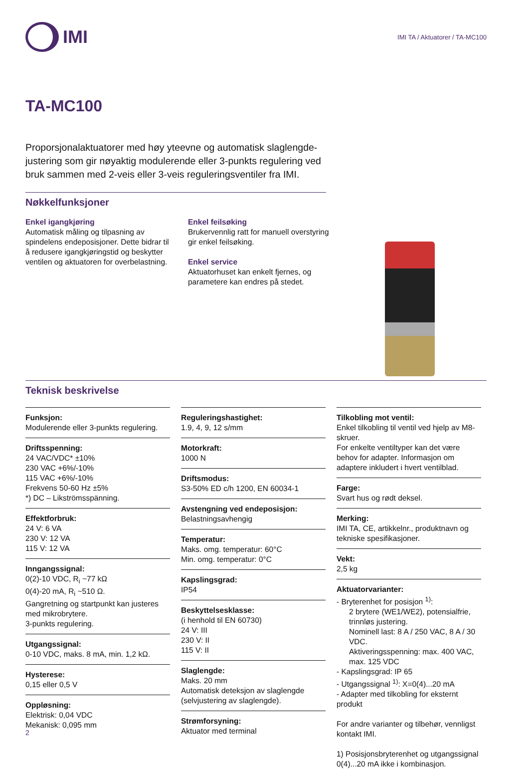IMI
IMI TA / Aktuatorer / TA-MC100
TA-MC100
Proporsjonalaktuatorer med høy yteevne og automatisk slaglengde-justering som gir nøyaktig modulerende eller 3-punkts regulering ved bruk sammen med 2-veis eller 3-veis reguleringsventiler fra IMI.
Nøkkelfunksjoner
Enkel igangkjøring
Automatisk måling og tilpasning av spindelens endeposisjoner. Dette bidrar til å redusere igangkjøringstid og beskytter ventilen og aktuatoren for overbelastning.
Enkel feilsøking
Brukervennlig ratt for manuell overstyring gir enkel feilsøking.
Enkel service
Aktuatorhuset kan enkelt fjernes, og parametere kan endres på stedet.
Teknisk beskrivelse
Funksjon:
Modulerende eller 3-punkts regulering.
Driftsspenning:
24 VAC/VDC* ±10%
230 VAC +6%/-10%
115 VAC +6%/-10%
Frekvens 50-60 Hz ±5%
*) DC – Likströmsspänning.
Effektforbruk:
24 V: 6 VA
230 V: 12 VA
115 V: 12 VA
Inngangssignal:
0(2)-10 VDC, R<sub>i</sub> ~77 kΩ
0(4)-20 mA, R<sub>i</sub> ~510 Ω.
Gangretning og startpunkt kan justeres med mikrobrytere.
3-punkts regulering.
Utgangssignal:
0-10 VDC, maks. 8 mA, min. 1,2 kΩ.
Hysterese:
0,15 eller 0,5 V
Oppløsning:
Elektrisk: 0,04 VDC
Mekanisk: 0,095 mm
Reguleringshastighet:
1.9, 4, 9, 12 s/mm
Motorkraft:
1000 N
Driftsmodus:
S3-50% ED c/h 1200, EN 60034-1
Avstengning ved endeposisjon:
Belastningsavhengig
Temperatur:
Maks. omg. temperatur: 60°C
Min. omg. temperatur: 0°C
Kapslingsgrad:
IP54
Beskyttelsesklasse:
(i henhold til EN 60730)
24 V: III
230 V: II
115 V: II
Slaglengde:
Maks. 20 mm
Automatisk deteksjon av slaglengde (selvjustering av slaglengde).
Strømforsyning:
Aktuator med terminal
Tilkobling mot ventil:
Enkel tilkobling til ventil ved hjelp av M8-skruer.
For enkelte ventiltyper kan det være behov for adapter. Informasjon om adaptere inkludert i hvert ventilblad.
Farge:
Svart hus og rødt deksel.
Merking:
IMI TA, CE, artikkelnr., produktnavn og tekniske spesifikasjoner.
Vekt:
2,5 kg
Aktuatorvarianter:
- Bryterenhet for posisjon <sup>1)</sup>:
2 brytere (WE1/WE2), potensialfrie, trinnløs justering.
Nominell last: 8 A / 250 VAC, 8 A / 30 VDC.
Aktiveringsspenning: max. 400 VAC, max. 125 VDC
- Kapslingsgrad: IP 65
- Utgangssignal <sup>1)</sup>: X=0(4)...20 mA
- Adapter med tilkobling for eksternt produkt
For andre varianter og tilbehør, vennligst kontakt IMI.
1) Posisjonsbryterenhet og utgangssignal 0(4)...20 mA ikke i kombinasjon.
2